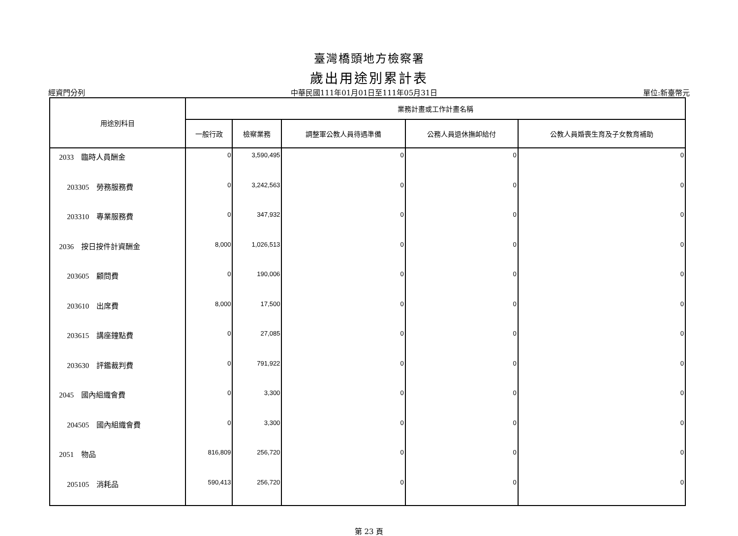臺灣橋頭地方檢察署
歲出用途別累計表
經資門分列 中華民國111年01月01日至111年05月31日 單位:新臺幣元
| 用途別科目 | 業務計畫或工作計畫名稱 | | | | |
| --- | --- | --- | --- | --- | --- |
| | 一般行政 | 檢察業務 | 調整軍公教人員待遇準備 | 公務人員退休撫卹給付 | 公教人員婚喪生育及子女教育補助 |
| 2033 臨時人員酬金 | 0 | 3,590,495 | 0 | 0 | 0 |
| 203305 勞務服務費 | 0 | 3,242,563 | 0 | 0 | 0 |
| 203310 專業服務費 | 0 | 347,932 | 0 | 0 | 0 |
| 2036 按日按件計資酬金 | 8,000 | 1,026,513 | 0 | 0 | 0 |
| 203605 顧問費 | 0 | 190,006 | 0 | 0 | 0 |
| 203610 出席費 | 8,000 | 17,500 | 0 | 0 | 0 |
| 203615 講座鐘點費 | 0 | 27,085 | 0 | 0 | 0 |
| 203630 評鑑裁判費 | 0 | 791,922 | 0 | 0 | 0 |
| 2045 國內組織會費 | 0 | 3,300 | 0 | 0 | 0 |
| 204505 國內組織會費 | 0 | 3,300 | 0 | 0 | 0 |
| 2051 物品 | 816,809 | 256,720 | 0 | 0 | 0 |
| 205105 消耗品 | 590,413 | 256,720 | 0 | 0 | 0 |
第 23 頁